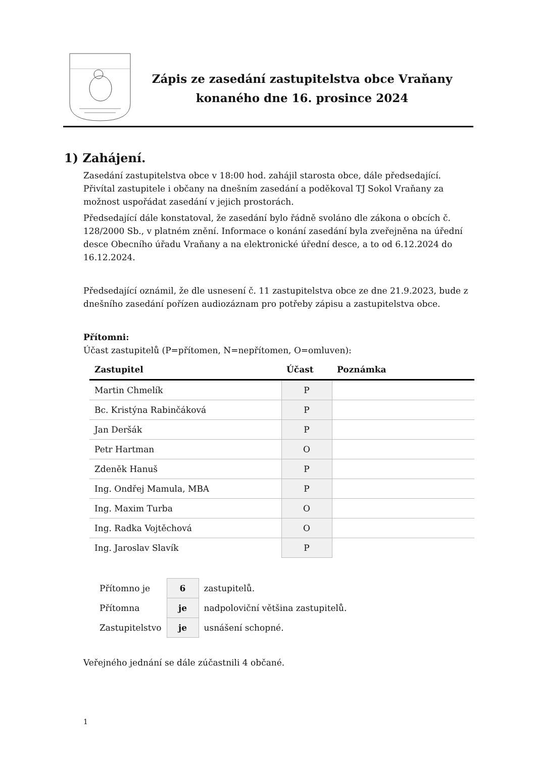Zápis ze zasedání zastupitelstva obce Vraňany
konaného dne 16. prosince 2024
1) Zahájení.
Zasedání zastupitelstva obce v 18:00 hod. zahájil starosta obce, dále předsedající. Přivítal zastupitele i občany na dnešním zasedání a poděkoval TJ Sokol Vraňany za možnost uspořádat zasedání v jejich prostorách.
Předsedající dále konstatoval, že zasedání bylo řádně svoláno dle zákona o obcích č. 128/2000 Sb., v platném znění. Informace o konání zasedání byla zveřejněna na úřední desce Obecního úřadu Vraňany a na elektronické úřední desce, a to od 6.12.2024 do 16.12.2024.
Předsedající oznámil, že dle usnesení č. 11 zastupitelstva obce ze dne 21.9.2023, bude z dnešního zasedání pořízen audiozáznam pro potřeby zápisu a zastupitelstva obce.
Přítomni:
Účast zastupitelů (P=přítomen, N=nepřítomen, O=omluven):
| Zastupitel | Účast | Poznámka |
| --- | --- | --- |
| Martin Chmelík | P | |
| Bc. Kristýna Rabinčáková | P | |
| Jan Deršák | P | |
| Petr Hartman | O | |
| Zdeněk Hanuš | P | |
| Ing. Ondřej Mamula, MBA | P | |
| Ing. Maxim Turba | O | |
| Ing. Radka Vojtěchová | O | |
| Ing. Jaroslav Slavík | P | |
| Přítomno je | 6 | zastupitelů. |
| Přítomna | je | nadpoloviční většina zastupitelů. |
| Zastupitelstvo | je | usnášení schopné. |
Veřejného jednání se dále zúčastnili 4 občané.
1